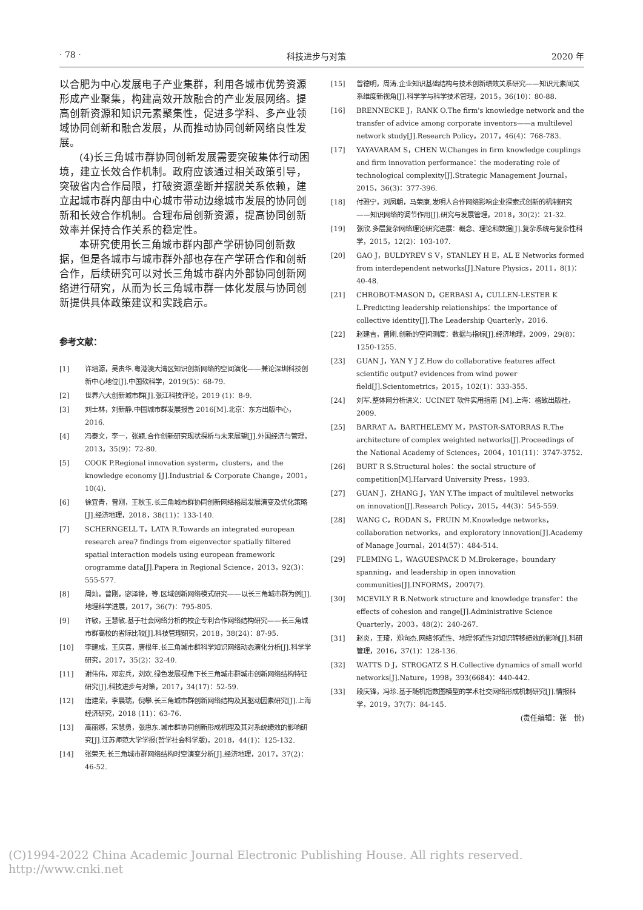· 78 · 科技进步与对策 2020 年
以合肥为中心发展电子产业集群，利用各城市优势资源形成产业聚集，构建高效开放融合的产业发展网络。提高创新资源和知识元素聚集性，促进多学科、多产业领域协同创新和融合发展，从而推动协同创新网络良性发展。
(4)长三角城市群协同创新发展需要突破集体行动困境，建立长效合作机制。政府应该通过相关政策引导，突破省内合作局限，打破资源垄断并摆脱关系依赖，建立起城市群内部由中心城市带动边缘城市发展的协同创新和长效合作机制。合理布局创新资源，提高协同创新效率并保持合作关系的稳定性。
本研究使用长三角城市群内部产学研协同创新数据，但是各城市与城市群外部也存在产学研合作和创新合作，后续研究可以对长三角城市群内外部协同创新网络进行研究，从而为长三角城市群一体化发展与协同创新提供具体政策建议和实践启示。
参考文献：
[1] 许培源，吴贵华.粤港澳大湾区知识创新网络的空间演化——兼论深圳科技创新中心地位[J].中国软科学，2019(5)：68-79.
[2] 世界六大创新城市群[J].张江科技评论，2019 (1)：8-9.
[3] 刘士林，刘新静.中国城市群发展报告 2016[M].北京：东方出版中心，2016.
[4] 冯泰文，李一，张颖.合作创新研究现状探析与未来展望[J].外国经济与管理，2013，35(9)：72-80.
[5] COOK P.Regional innovation systerm，clusters，and the knowledge economy [J].Industrial & Corporate Change，2001，10(4).
[6] 徐宜青，曾刚，王秋玉.长三角城市群协同创新网络格局发展演变及优化策略[J].经济地理，2018，38(11)：133-140.
[7] SCHERNGELL T，LATA R.Towards an integrated european research area? findings from eigenvector spatially filtered spatial interaction models using european framework orogramme data[J].Papera in Regional Science，2013，92(3)：555-577.
[8] 周灿，曾刚，宓泽锋，等.区域创新网络模式研究——以长三角城市群为例[J].地理科学进展，2017，36(7)：795-805.
[9] 许敏，王慧敏.基于社会网络分析的校企专利合作网络结构研究——长三角城市群高校的省际比较[J].科技管理研究，2018，38(24)：87-95.
[10] 李建成，王庆喜，唐根年.长三角城市群科学知识网络动态演化分析[J].科学学研究，2017，35(2)：32-40.
[11] 谢伟伟，邓宏兵，刘欢.绿色发展视角下长三角城市群城市创新网络结构特征研究[J].科技进步与对策，2017，34(17)：52-59.
[12] 唐建荣，李晨瑞，倪攀.长三角城市群创新网络结构及其驱动因素研究[J].上海经济研究，2018 (11)：63-76.
[13] 高丽娜，宋慧勇，张惠东.城市群协同创新形成机理及其对系统绩效的影响研究[J].江苏师范大学学报(哲学社会科学版)，2018，44(1)：125-132.
[14] 张荣天.长三角城市群网络结构时空演变分析[J].经济地理，2017，37(2)：46-52.
[15] 曾德明，周涛.企业知识基础结构与技术创新绩效关系研究——知识元素间关系维度新视角[J].科学学与科学技术管理，2015，36(10)：80-88.
[16] BRENNECKE J，RANK O.The firm's knowledge network and the transfer of advice among corporate inventors——a multilevel network study[J].Research Policy，2017，46(4)：768-783.
[17] YAYAVARAM S，CHEN W.Changes in firm knowledge couplings and firm innovation performance：the moderating role of technological complexity[J].Strategic Management Journal，2015，36(3)：377-396.
[18] 付雅宁，刘凤朝，马荣康.发明人合作网络影响企业探索式创新的机制研究——知识网络的调节作用[J].研究与发展管理，2018，30(2)：21-32.
[19] 张欣.多层复杂网络理论研究进展：概念、理论和数据[J].复杂系统与复杂性科学，2015，12(2)：103-107.
[20] GAO J，BULDYREV S V，STANLEY H E，AL E Networks formed from interdependent networks[J].Nature Physics，2011，8(1)：40-48.
[21] CHROBOT-MASON D，GERBASI A，CULLEN-LESTER K L.Predicting leadership relationships：the importance of collective identity[J].The Leadership Quarterly，2016.
[22] 赵建吉，曾刚.创新的空间测度：数据与指标[J].经济地理，2009，29(8)：1250-1255.
[23] GUAN J，YAN Y J Z.How do collaborative features affect scientific output? evidences from wind power field[J].Scientometrics，2015，102(1)：333-355.
[24] 刘军.整体网分析讲义：UCINET 软件实用指南 [M].上海：格致出版社，2009.
[25] BARRAT A，BARTHELEMY M，PASTOR-SATORRAS R.The architecture of complex weighted networks[J].Proceedings of the National Academy of Sciences，2004，101(11)：3747-3752.
[26] BURT R S.Structural holes：the social structure of competition[M].Harvard University Press，1993.
[27] GUAN J，ZHANG J，YAN Y.The impact of multilevel networks on innovation[J].Research Policy，2015，44(3)：545-559.
[28] WANG C，RODAN S，FRUIN M.Knowledge networks，collaboration networks，and exploratory innovation[J].Academy of Manage Journal，2014(57)：484-514.
[29] FLEMING L，WAGUESPACK D M.Brokerage，boundary spanning，and leadership in open innovation communities[J].INFORMS，2007(7).
[30] MCEVILY R B.Network structure and knowledge transfer：the effects of cohesion and range[J].Administrative Science Quarterly，2003，48(2)：240-267.
[31] 赵炎，王琦，郑向杰.网络邻近性、地理邻近性对知识转移绩效的影响[J].科研管理，2016，37(1)：128-136.
[32] WATTS D J，STROGATZ S H.Collective dynamics of small world networks[J].Nature，1998，393(6684)：440-442.
[33] 段庆锋，冯珍.基于随机指数图模型的学术社交网络形成机制研究[J].情报科学，2019，37(7)：84-145.
(责任编辑：张　悦)
(C)1994-2022 China Academic Journal Electronic Publishing House. All rights reserved.　http://www.cnki.net